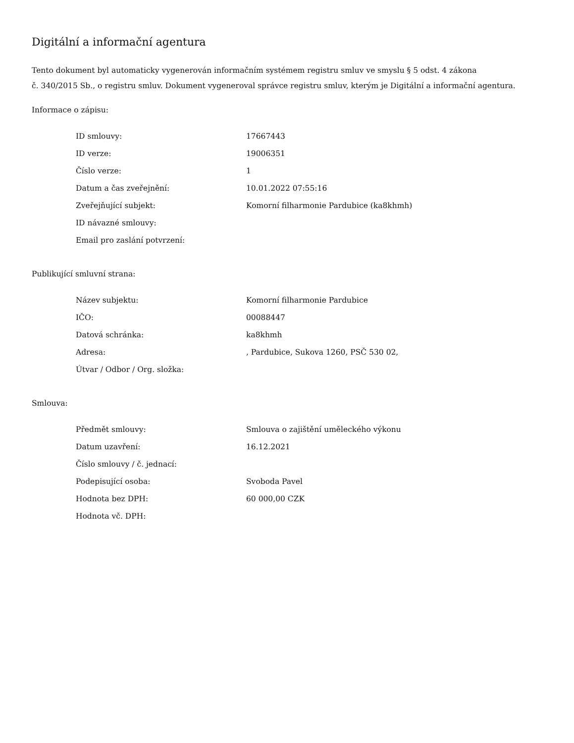Digitální a informační agentura
Tento dokument byl automaticky vygenerován informačním systémem registru smluv ve smyslu § 5 odst. 4 zákona
č. 340/2015 Sb., o registru smluv. Dokument vygeneroval správce registru smluv, kterým je Digitální a informační agentura.
Informace o zápisu:
| ID smlouvy: | 17667443 |
| ID verze: | 19006351 |
| Číslo verze: | 1 |
| Datum a čas zveřejnění: | 10.01.2022 07:55:16 |
| Zveřejňující subjekt: | Komorní filharmonie Pardubice (ka8khmh) |
| ID návazné smlouvy: | |
| Email pro zaslání potvrzení: | |
Publikující smluvní strana:
| Název subjektu: | Komorní filharmonie Pardubice |
| IČO: | 00088447 |
| Datová schránka: | ka8khmh |
| Adresa: | , Pardubice, Sukova 1260, PSČ 530 02, |
| Útvar / Odbor / Org. složka: | |
Smlouva:
| Předmět smlouvy: | Smlouva o zajištění uměleckého výkonu |
| Datum uzavření: | 16.12.2021 |
| Číslo smlouvy / č. jednací: | |
| Podepisující osoba: | Svoboda Pavel |
| Hodnota bez DPH: | 60 000,00 CZK |
| Hodnota vč. DPH: | |